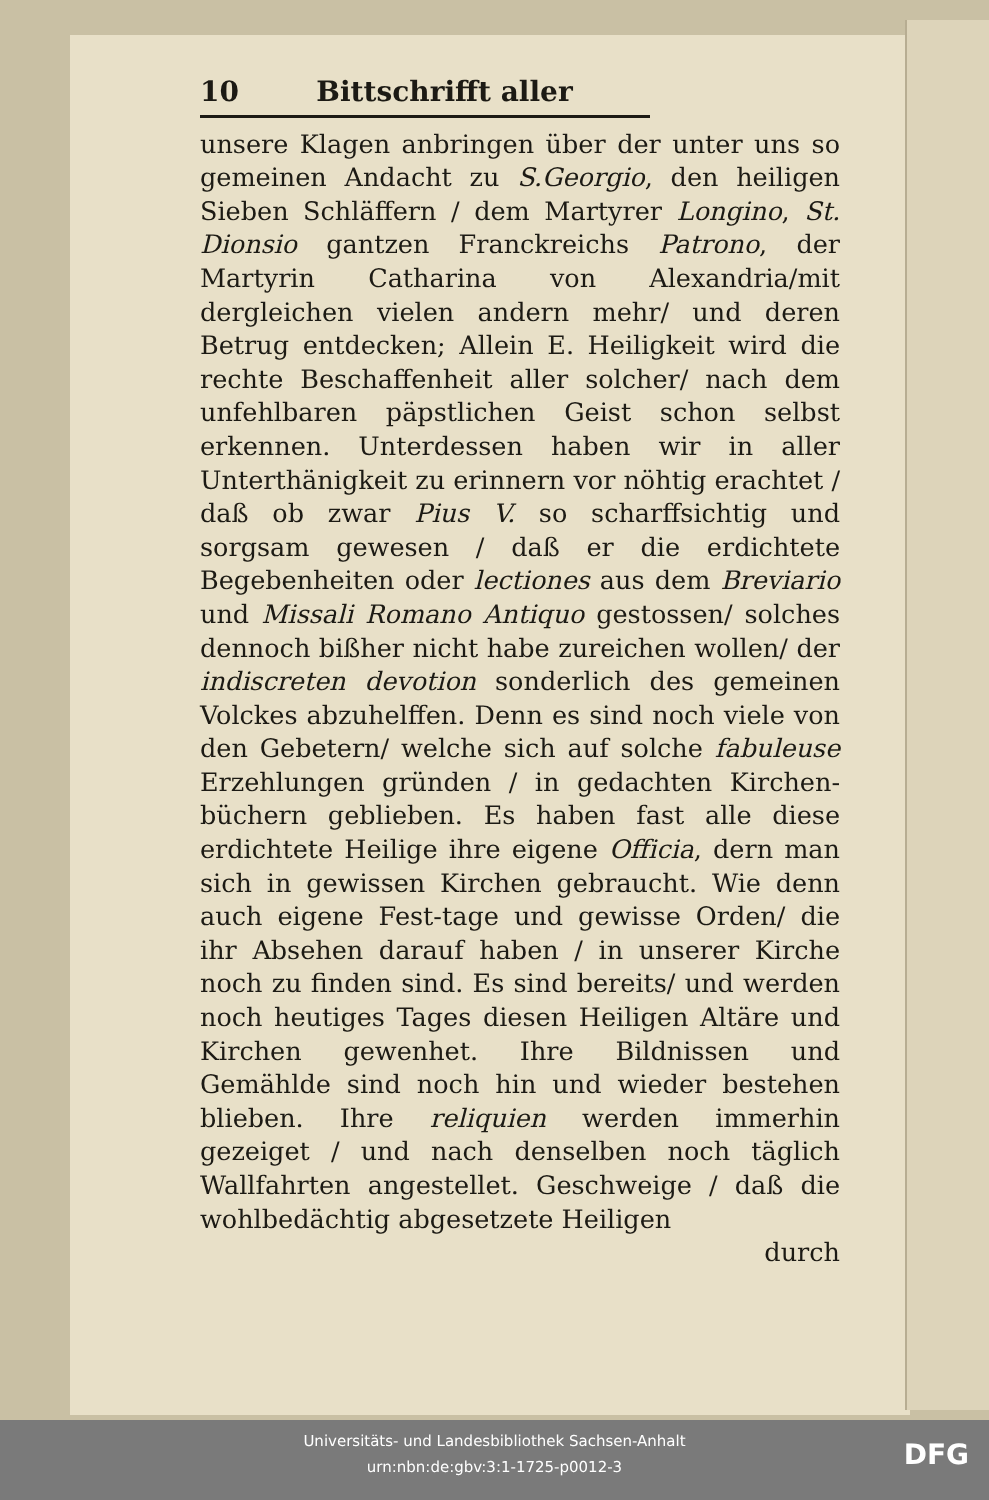10 Bittschrifft aller
unsere Klagen anbringen über der unter uns so gemeinen Andacht zu S.Georgio, den heiligen Sieben Schläffern / dem Martyrer Longino, St. Dionsio gantzen Franckreichs Patrono, der Martyrin Catharina von Alexandria/mit dergleichen vielen andern mehr/ und deren Betrug entdecken; Allein E. Heiligkeit wird die rechte Beschaffenheit aller solcher/ nach dem unfehlbaren päpstlichen Geist schon selbst erkennen. Unterdessen haben wir in aller Unterthänigkeit zu erinnern vor nöhtig erachtet / daß ob zwar Pius V. so scharffsichtig und sorgsam gewesen / daß er die erdichtete Begebenheiten oder lectiones aus dem Breviario und Missali Romano Antiquo gestossen/ solches dennoch bißher nicht habe zureichen wollen/ der indiscreten devotion sonderlich des gemeinen Volckes abzuhelffen. Denn es sind noch viele von den Gebetern/ welche sich auf solche fabuleuse Erzehlungen gründen / in gedachten Kirchen-büchern geblieben. Es haben fast alle diese erdichtete Heilige ihre eigene Officia, dern man sich in gewissen Kirchen gebraucht. Wie denn auch eigene Fest-tage und gewisse Orden/ die ihr Absehen darauf haben / in unserer Kirche noch zu finden sind. Es sind bereits/ und werden noch heutiges Tages diesen Heiligen Altäre und Kirchen gewenhet. Ihre Bildnissen und Gemählde sind noch hin und wieder bestehen blieben. Ihre reliquien werden immerhin gezeiget / und nach denselben noch täglich Wallfahrten angestellet. Geschweige / daß die wohlbedächtig abgesetzete Heiligen
durch
Universitäts- und Landesbibliothek Sachsen-Anhalt
urn:nbn:de:gbv:3:1-1725-p0012-3
DFG